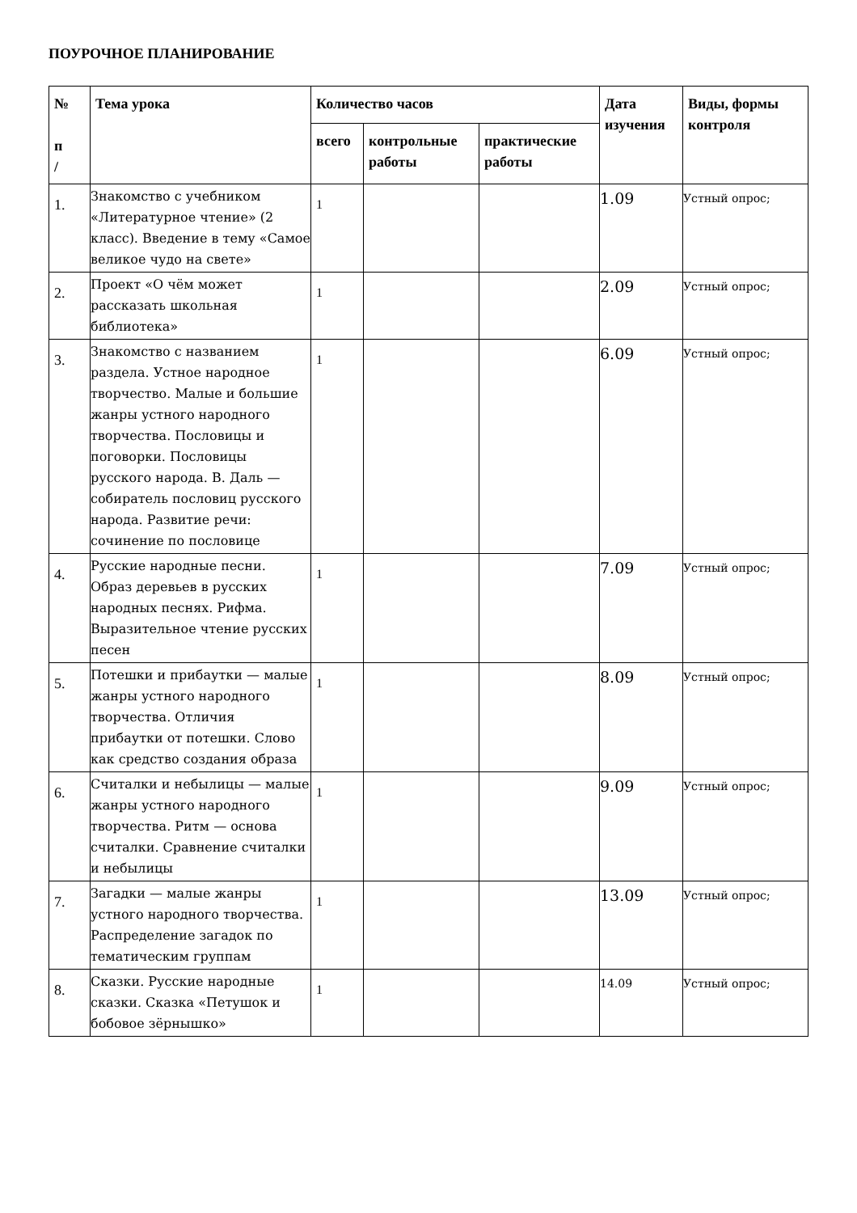ПОУРОЧНОЕ ПЛАНИРОВАНИЕ
| № п / | Тема урока | Количество часов | | | Дата изучения | Виды, формы контроля |
| --- | --- | --- | --- | --- | --- | --- |
| | | всего | контрольные работы | практические работы | | |
| 1. | Знакомство с учебником «Литературное чтение» (2 класс). Введение в тему «Самое великое чудо на свете» | 1 | | | 1.09 | Устный опрос; |
| 2. | Проект «О чём может рассказать школьная библиотека» | 1 | | | 2.09 | Устный опрос; |
| 3. | Знакомство с названием раздела. Устное народное творчество. Малые и большие жанры устного народного творчества. Пословицы и поговорки. Пословицы русского народа. В. Даль — собиратель пословиц русского народа. Развитие речи: сочинение по пословице | 1 | | | 6.09 | Устный опрос; |
| 4. | Русские народные песни. Образ деревьев в русских народных песнях. Рифма. Выразительное чтение русских песен | 1 | | | 7.09 | Устный опрос; |
| 5. | Потешки и прибаутки — малые жанры устного народного творчества. Отличия прибаутки от потешки. Слово как средство создания образа | 1 | | | 8.09 | Устный опрос; |
| 6. | Считалки и небылицы — малые жанры устного народного творчества. Ритм — основа считалки. Сравнение считалки и небылицы | 1 | | | 9.09 | Устный опрос; |
| 7. | Загадки — малые жанры устного народного творчества. Распределение загадок по тематическим группам | 1 | | | 13.09 | Устный опрос; |
| 8. | Сказки. Русские народные сказки. Сказка «Петушок и бобовое зёрнышко» | 1 | | | 14.09 | Устный опрос; |